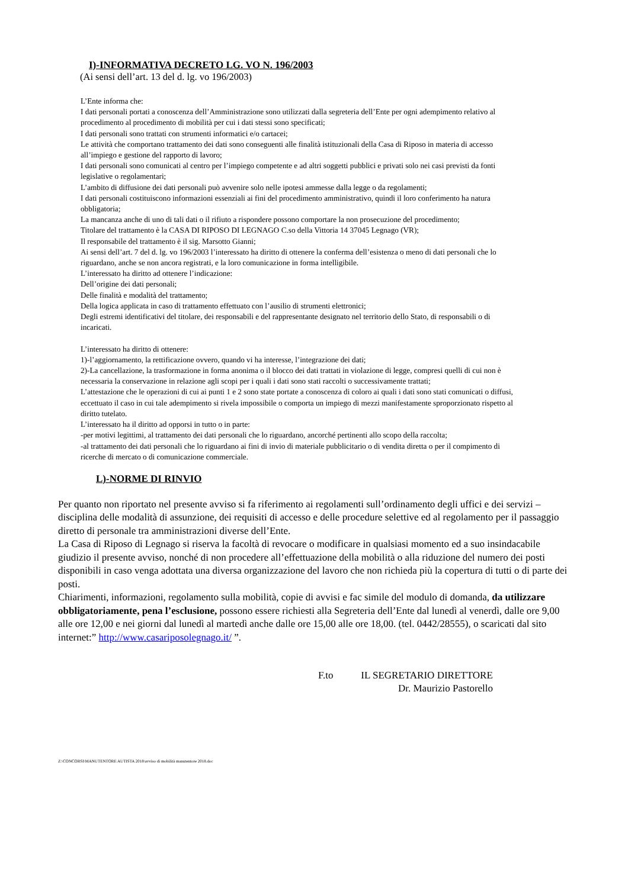I)-INFORMATIVA DECRETO LG. VO N. 196/2003
(Ai sensi dell’art. 13 del d. lg. vo 196/2003)
L’Ente informa che:
I dati personali portati a conoscenza dell’Amministrazione sono utilizzati dalla segreteria dell’Ente per ogni adempimento relativo al procedimento al procedimento di mobilità per cui i dati stessi sono specificati;
I dati personali sono trattati con strumenti informatici e/o cartacei;
Le attività che comportano trattamento dei dati sono conseguenti alle finalità istituzionali della Casa di Riposo in materia di accesso all’impiego e gestione del rapporto di lavoro;
I dati personali sono comunicati al centro per l’impiego competente e ad altri soggetti pubblici e privati solo nei casi previsti da fonti legislative o regolamentari;
L’ambito di diffusione dei dati personali può avvenire solo nelle ipotesi ammesse dalla legge o da regolamenti;
I dati personali costituiscono informazioni essenziali ai fini del procedimento amministrativo, quindi il loro conferimento ha natura obbligatoria;
La mancanza anche di uno di tali dati o il rifiuto a rispondere possono comportare la non prosecuzione del procedimento;
Titolare del trattamento è la CASA DI RIPOSO DI LEGNAGO C.so della Vittoria 14 37045 Legnago (VR);
Il responsabile del trattamento è il sig. Marsotto Gianni;
Ai sensi dell’art. 7 del d. lg. vo 196/2003 l’interessato ha diritto di ottenere la conferma dell’esistenza o meno di dati personali che lo riguardano, anche se non ancora registrati, e la loro comunicazione in forma intelligibile.
L’interessato ha diritto ad ottenere l’indicazione:
Dell’origine dei dati personali;
Delle finalità e modalità del trattamento;
Della logica applicata in caso di trattamento effettuato con l’ausilio di strumenti elettronici;
Degli estremi identificativi del titolare, dei responsabili e del rappresentante designato nel territorio dello Stato, di responsabili o di incaricati.
L’interessato ha diritto di ottenere:
1)-l’aggiornamento, la rettificazione ovvero, quando vi ha interesse, l’integrazione dei dati;
2)-La cancellazione, la trasformazione in forma anonima o il blocco dei dati trattati in violazione di legge, compresi quelli di cui non è necessaria la conservazione in relazione agli scopi per i quali i dati sono stati raccolti o successivamente trattati;
L’attestazione che le operazioni di cui ai punti 1 e 2 sono state portate a conoscenza di coloro ai quali i dati sono stati comunicati o diffusi, eccettuato il caso in cui tale adempimento si rivela impossibile o comporta un impiego di mezzi manifestamente sproporzionato rispetto al diritto tutelato.
L’interessato ha il diritto ad opporsi in tutto o in parte:
-per motivi legittimi, al trattamento dei dati personali che lo riguardano, ancorché pertinenti allo scopo della raccolta;
-al trattamento dei dati personali che lo riguardano ai fini di invio di materiale pubblicitario o di vendita diretta o per il compimento di ricerche di mercato o di comunicazione commerciale.
L)-NORME DI RINVIO
Per quanto non riportato nel presente avviso si fa riferimento ai regolamenti sull’ordinamento degli uffici e dei servizi – disciplina delle modalità di assunzione, dei requisiti di accesso e delle procedure selettive ed al regolamento per il passaggio diretto di personale tra amministrazioni diverse dell’Ente.
La Casa di Riposo di Legnago si riserva la facoltà di revocare o modificare in qualsiasi momento ed a suo insindacabile giudizio il presente avviso, nonché di non procedere all’effettuazione della mobilità o alla riduzione del numero dei posti disponibili in caso venga adottata una diversa organizzazione del lavoro che non richieda più la copertura di tutti o di parte dei posti.
Chiarimenti, informazioni, regolamento sulla mobilità, copie di avvisi e fac simile del modulo di domanda, da utilizzare obbligatoriamente, pena l’esclusione, possono essere richiesti alla Segreteria dell’Ente dal lunedì al venerdì, dalle ore 9,00 alle ore 12,00 e nei giorni dal lunedì al martedì anche dalle ore 15,00 alle ore 18,00. (tel. 0442/28555), o scaricati dal sito internet:” http://www.casariposolegnago.it/ ”.
F.to IL SEGRETARIO DIRETTORE
Dr. Maurizio Pastorello
Z:\CONCORSI\MANUTENTORE AUTISTA 2018\avviso di mobilità manutentore 2018.doc